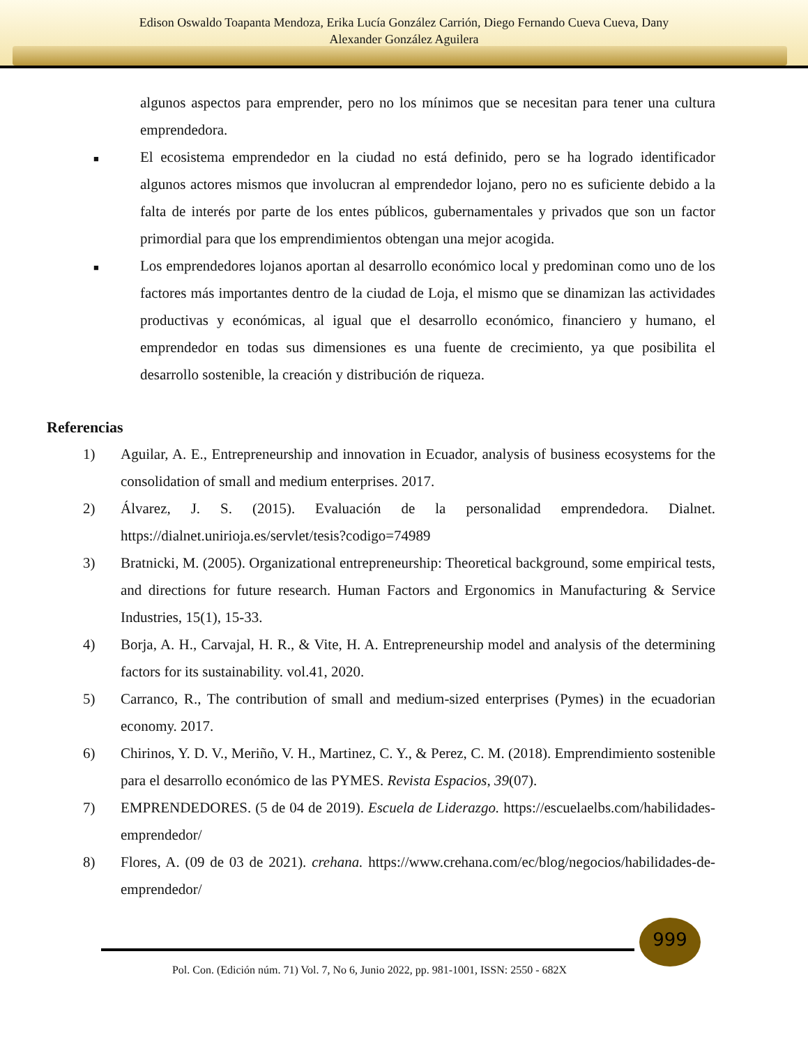Edison Oswaldo Toapanta Mendoza, Erika Lucía González Carrión, Diego Fernando Cueva Cueva, Dany
Alexander González Aguilera
algunos aspectos para emprender, pero no los mínimos que se necesitan para tener una cultura emprendedora.
■
El ecosistema emprendedor en la ciudad no está definido, pero se ha logrado identificador algunos actores mismos que involucran al emprendedor lojano, pero no es suficiente debido a la falta de interés por parte de los entes públicos, gubernamentales y privados que son un factor primordial para que los emprendimientos obtengan una mejor acogida.
■
Los emprendedores lojanos aportan al desarrollo económico local y predominan como uno de los factores más importantes dentro de la ciudad de Loja, el mismo que se dinamizan las actividades productivas y económicas, al igual que el desarrollo económico, financiero y humano, el emprendedor en todas sus dimensiones es una fuente de crecimiento, ya que posibilita el desarrollo sostenible, la creación y distribución de riqueza.
Referencias
1) Aguilar, A. E., Entrepreneurship and innovation in Ecuador, analysis of business ecosystems for the consolidation of small and medium enterprises. 2017.
2) Álvarez, J. S. (2015). Evaluación de la personalidad emprendedora. Dialnet. https://dialnet.unirioja.es/servlet/tesis?codigo=74989
3) Bratnicki, M. (2005). Organizational entrepreneurship: Theoretical background, some empirical tests, and directions for future research. Human Factors and Ergonomics in Manufacturing & Service Industries, 15(1), 15-33.
4) Borja, A. H., Carvajal, H. R., & Vite, H. A. Entrepreneurship model and analysis of the determining factors for its sustainability. vol.41, 2020.
5) Carranco, R., The contribution of small and medium-sized enterprises (Pymes) in the ecuadorian economy. 2017.
6) Chirinos, Y. D. V., Meriño, V. H., Martinez, C. Y., & Perez, C. M. (2018). Emprendimiento sostenible para el desarrollo económico de las PYMES. Revista Espacios, 39(07).
7) EMPRENDEDORES. (5 de 04 de 2019). Escuela de Liderazgo. https://escuelaelbs.com/habilidades-emprendedor/
8) Flores, A. (09 de 03 de 2021). crehana. https://www.crehana.com/ec/blog/negocios/habilidades-de-emprendedor/
999
Pol. Con. (Edición núm. 71) Vol. 7, No 6, Junio 2022, pp. 981-1001, ISSN: 2550 - 682X